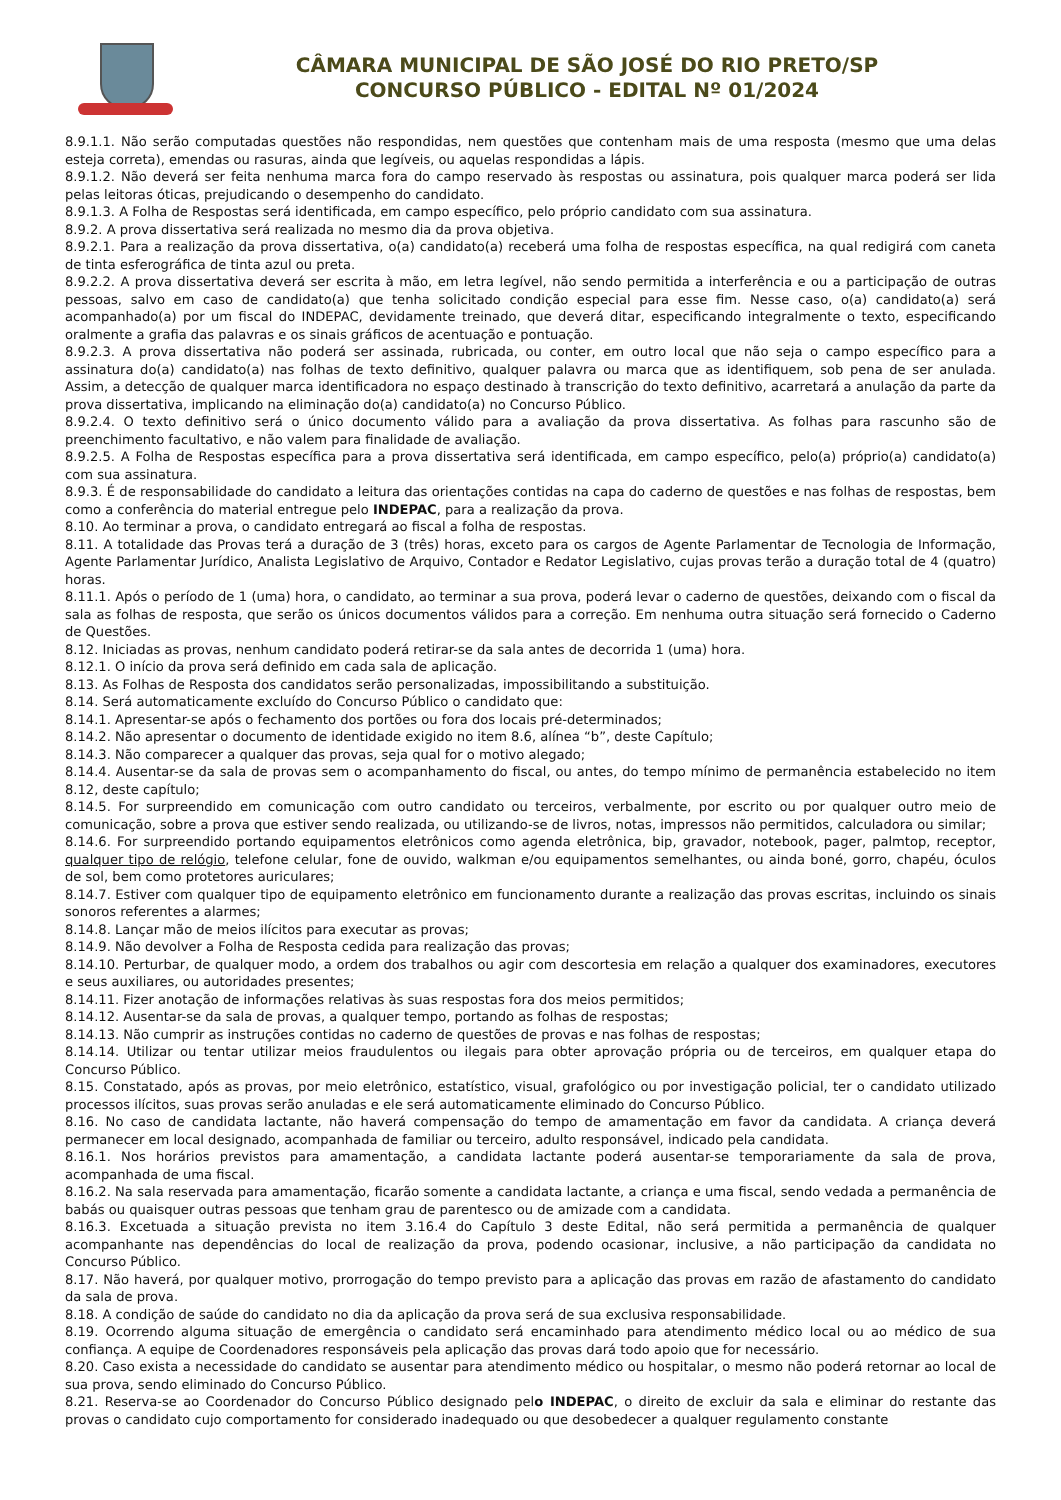CÂMARA MUNICIPAL DE SÃO JOSÉ DO RIO PRETO/SP
CONCURSO PÚBLICO - EDITAL Nº 01/2024
8.9.1.1. Não serão computadas questões não respondidas, nem questões que contenham mais de uma resposta (mesmo que uma delas esteja correta), emendas ou rasuras, ainda que legíveis, ou aquelas respondidas a lápis.
8.9.1.2. Não deverá ser feita nenhuma marca fora do campo reservado às respostas ou assinatura, pois qualquer marca poderá ser lida pelas leitoras óticas, prejudicando o desempenho do candidato.
8.9.1.3. A Folha de Respostas será identificada, em campo específico, pelo próprio candidato com sua assinatura.
8.9.2. A prova dissertativa será realizada no mesmo dia da prova objetiva.
8.9.2.1. Para a realização da prova dissertativa, o(a) candidato(a) receberá uma folha de respostas específica, na qual redigirá com caneta de tinta esferográfica de tinta azul ou preta.
8.9.2.2. A prova dissertativa deverá ser escrita à mão, em letra legível, não sendo permitida a interferência e ou a participação de outras pessoas, salvo em caso de candidato(a) que tenha solicitado condição especial para esse fim. Nesse caso, o(a) candidato(a) será acompanhado(a) por um fiscal do INDEPAC, devidamente treinado, que deverá ditar, especificando integralmente o texto, especificando oralmente a grafia das palavras e os sinais gráficos de acentuação e pontuação.
8.9.2.3. A prova dissertativa não poderá ser assinada, rubricada, ou conter, em outro local que não seja o campo específico para a assinatura do(a) candidato(a) nas folhas de texto definitivo, qualquer palavra ou marca que as identifiquem, sob pena de ser anulada. Assim, a detecção de qualquer marca identificadora no espaço destinado à transcrição do texto definitivo, acarretará a anulação da parte da prova dissertativa, implicando na eliminação do(a) candidato(a) no Concurso Público.
8.9.2.4. O texto definitivo será o único documento válido para a avaliação da prova dissertativa. As folhas para rascunho são de preenchimento facultativo, e não valem para finalidade de avaliação.
8.9.2.5. A Folha de Respostas específica para a prova dissertativa será identificada, em campo específico, pelo(a) próprio(a) candidato(a) com sua assinatura.
8.9.3. É de responsabilidade do candidato a leitura das orientações contidas na capa do caderno de questões e nas folhas de respostas, bem como a conferência do material entregue pelo INDEPAC, para a realização da prova.
8.10. Ao terminar a prova, o candidato entregará ao fiscal a folha de respostas.
8.11. A totalidade das Provas terá a duração de 3 (três) horas, exceto para os cargos de Agente Parlamentar de Tecnologia de Informação, Agente Parlamentar Jurídico, Analista Legislativo de Arquivo, Contador e Redator Legislativo, cujas provas terão a duração total de 4 (quatro) horas.
8.11.1. Após o período de 1 (uma) hora, o candidato, ao terminar a sua prova, poderá levar o caderno de questões, deixando com o fiscal da sala as folhas de resposta, que serão os únicos documentos válidos para a correção. Em nenhuma outra situação será fornecido o Caderno de Questões.
8.12. Iniciadas as provas, nenhum candidato poderá retirar-se da sala antes de decorrida 1 (uma) hora.
8.12.1. O início da prova será definido em cada sala de aplicação.
8.13. As Folhas de Resposta dos candidatos serão personalizadas, impossibilitando a substituição.
8.14. Será automaticamente excluído do Concurso Público o candidato que:
8.14.1. Apresentar-se após o fechamento dos portões ou fora dos locais pré-determinados;
8.14.2. Não apresentar o documento de identidade exigido no item 8.6, alínea “b”, deste Capítulo;
8.14.3. Não comparecer a qualquer das provas, seja qual for o motivo alegado;
8.14.4. Ausentar-se da sala de provas sem o acompanhamento do fiscal, ou antes, do tempo mínimo de permanência estabelecido no item 8.12, deste capítulo;
8.14.5. For surpreendido em comunicação com outro candidato ou terceiros, verbalmente, por escrito ou por qualquer outro meio de comunicação, sobre a prova que estiver sendo realizada, ou utilizando-se de livros, notas, impressos não permitidos, calculadora ou similar;
8.14.6. For surpreendido portando equipamentos eletrônicos como agenda eletrônica, bip, gravador, notebook, pager, palmtop, receptor, qualquer tipo de relógio, telefone celular, fone de ouvido, walkman e/ou equipamentos semelhantes, ou ainda boné, gorro, chapéu, óculos de sol, bem como protetores auriculares;
8.14.7. Estiver com qualquer tipo de equipamento eletrônico em funcionamento durante a realização das provas escritas, incluindo os sinais sonoros referentes a alarmes;
8.14.8. Lançar mão de meios ilícitos para executar as provas;
8.14.9. Não devolver a Folha de Resposta cedida para realização das provas;
8.14.10. Perturbar, de qualquer modo, a ordem dos trabalhos ou agir com descortesia em relação a qualquer dos examinadores, executores e seus auxiliares, ou autoridades presentes;
8.14.11. Fizer anotação de informações relativas às suas respostas fora dos meios permitidos;
8.14.12. Ausentar-se da sala de provas, a qualquer tempo, portando as folhas de respostas;
8.14.13. Não cumprir as instruções contidas no caderno de questões de provas e nas folhas de respostas;
8.14.14. Utilizar ou tentar utilizar meios fraudulentos ou ilegais para obter aprovação própria ou de terceiros, em qualquer etapa do Concurso Público.
8.15. Constatado, após as provas, por meio eletrônico, estatístico, visual, grafológico ou por investigação policial, ter o candidato utilizado processos ilícitos, suas provas serão anuladas e ele será automaticamente eliminado do Concurso Público.
8.16. No caso de candidata lactante, não haverá compensação do tempo de amamentação em favor da candidata. A criança deverá permanecer em local designado, acompanhada de familiar ou terceiro, adulto responsável, indicado pela candidata.
8.16.1. Nos horários previstos para amamentação, a candidata lactante poderá ausentar-se temporariamente da sala de prova, acompanhada de uma fiscal.
8.16.2. Na sala reservada para amamentação, ficarão somente a candidata lactante, a criança e uma fiscal, sendo vedada a permanência de babás ou quaisquer outras pessoas que tenham grau de parentesco ou de amizade com a candidata.
8.16.3. Excetuada a situação prevista no item 3.16.4 do Capítulo 3 deste Edital, não será permitida a permanência de qualquer acompanhante nas dependências do local de realização da prova, podendo ocasionar, inclusive, a não participação da candidata no Concurso Público.
8.17. Não haverá, por qualquer motivo, prorrogação do tempo previsto para a aplicação das provas em razão de afastamento do candidato da sala de prova.
8.18. A condição de saúde do candidato no dia da aplicação da prova será de sua exclusiva responsabilidade.
8.19. Ocorrendo alguma situação de emergência o candidato será encaminhado para atendimento médico local ou ao médico de sua confiança. A equipe de Coordenadores responsáveis pela aplicação das provas dará todo apoio que for necessário.
8.20. Caso exista a necessidade do candidato se ausentar para atendimento médico ou hospitalar, o mesmo não poderá retornar ao local de sua prova, sendo eliminado do Concurso Público.
8.21. Reserva-se ao Coordenador do Concurso Público designado pelo INDEPAC, o direito de excluir da sala e eliminar do restante das provas o candidato cujo comportamento for considerado inadequado ou que desobedecer a qualquer regulamento constante